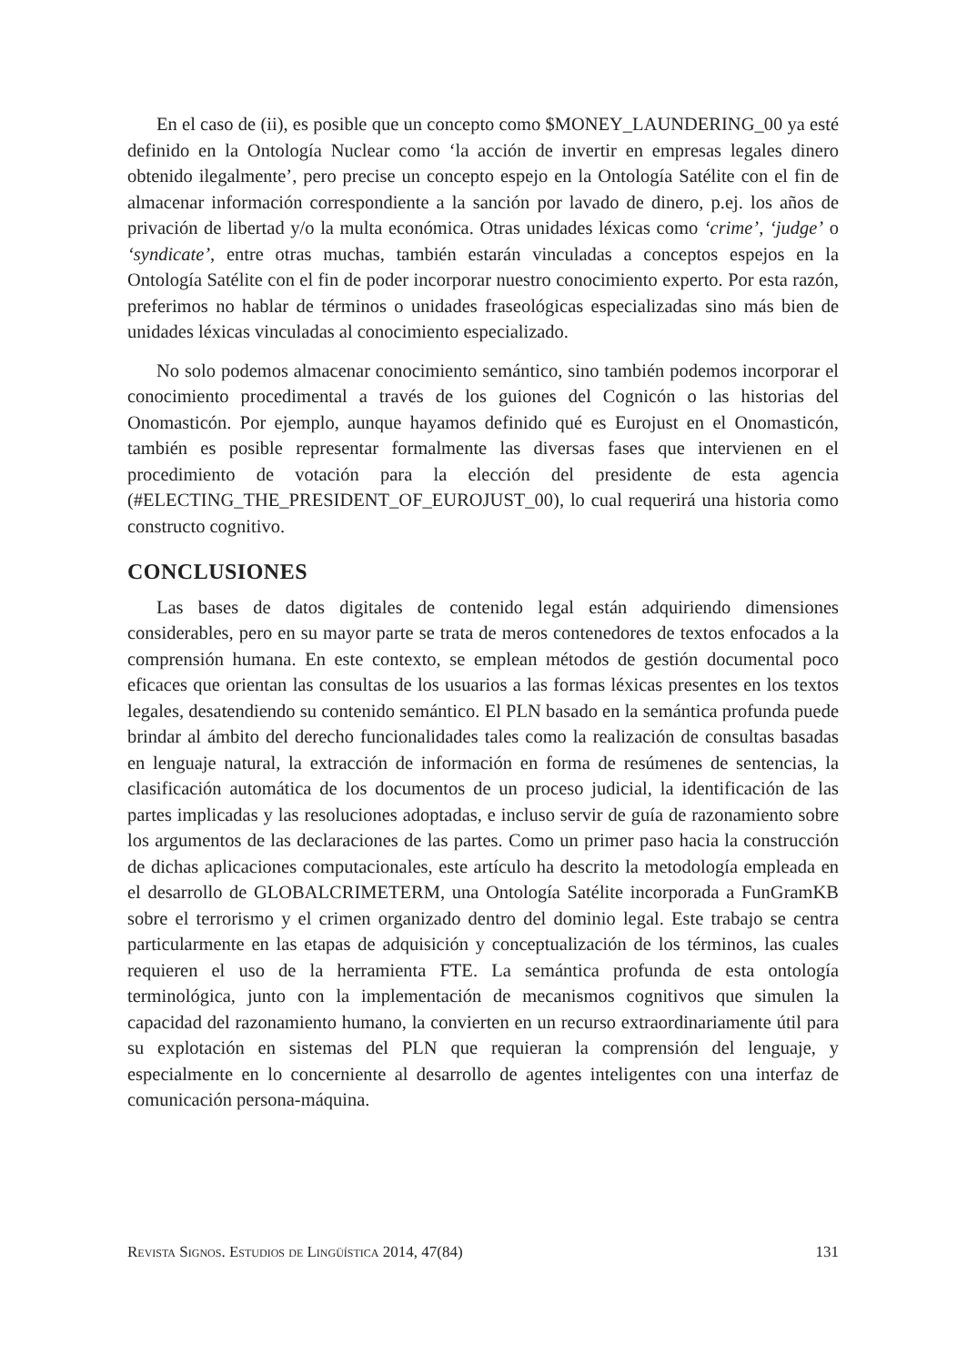En el caso de (ii), es posible que un concepto como $MONEY_LAUNDERING_00 ya esté definido en la Ontología Nuclear como ‘la acción de invertir en empresas legales dinero obtenido ilegalmente’, pero precise un concepto espejo en la Ontología Satélite con el fin de almacenar información correspondiente a la sanción por lavado de dinero, p.ej. los años de privación de libertad y/o la multa económica. Otras unidades léxicas como ‘crime’, ‘judge’ o ‘syndicate’, entre otras muchas, también estarán vinculadas a conceptos espejos en la Ontología Satélite con el fin de poder incorporar nuestro conocimiento experto. Por esta razón, preferimos no hablar de términos o unidades fraseológicas especializadas sino más bien de unidades léxicas vinculadas al conocimiento especializado.
No solo podemos almacenar conocimiento semántico, sino también podemos incorporar el conocimiento procedimental a través de los guiones del Cognicón o las historias del Onomasticón. Por ejemplo, aunque hayamos definido qué es Eurojust en el Onomasticón, también es posible representar formalmente las diversas fases que intervienen en el procedimiento de votación para la elección del presidente de esta agencia (#ELECTING_THE_PRESIDENT_OF_EUROJUST_00), lo cual requerirá una historia como constructo cognitivo.
CONCLUSIONES
Las bases de datos digitales de contenido legal están adquiriendo dimensiones considerables, pero en su mayor parte se trata de meros contenedores de textos enfocados a la comprensión humana. En este contexto, se emplean métodos de gestión documental poco eficaces que orientan las consultas de los usuarios a las formas léxicas presentes en los textos legales, desatendiendo su contenido semántico. El PLN basado en la semántica profunda puede brindar al ámbito del derecho funcionalidades tales como la realización de consultas basadas en lenguaje natural, la extracción de información en forma de resúmenes de sentencias, la clasificación automática de los documentos de un proceso judicial, la identificación de las partes implicadas y las resoluciones adoptadas, e incluso servir de guía de razonamiento sobre los argumentos de las declaraciones de las partes. Como un primer paso hacia la construcción de dichas aplicaciones computacionales, este artículo ha descrito la metodología empleada en el desarrollo de GLOBALCRIMETERM, una Ontología Satélite incorporada a FunGramKB sobre el terrorismo y el crimen organizado dentro del dominio legal. Este trabajo se centra particularmente en las etapas de adquisición y conceptualización de los términos, las cuales requieren el uso de la herramienta FTE. La semántica profunda de esta ontología terminológica, junto con la implementación de mecanismos cognitivos que simulen la capacidad del razonamiento humano, la convierten en un recurso extraordinariamente útil para su explotación en sistemas del PLN que requieran la comprensión del lenguaje, y especialmente en lo concerniente al desarrollo de agentes inteligentes con una interfaz de comunicación persona-máquina.
Revista Signos. Estudios de Lingüística 2014, 47(84) 131